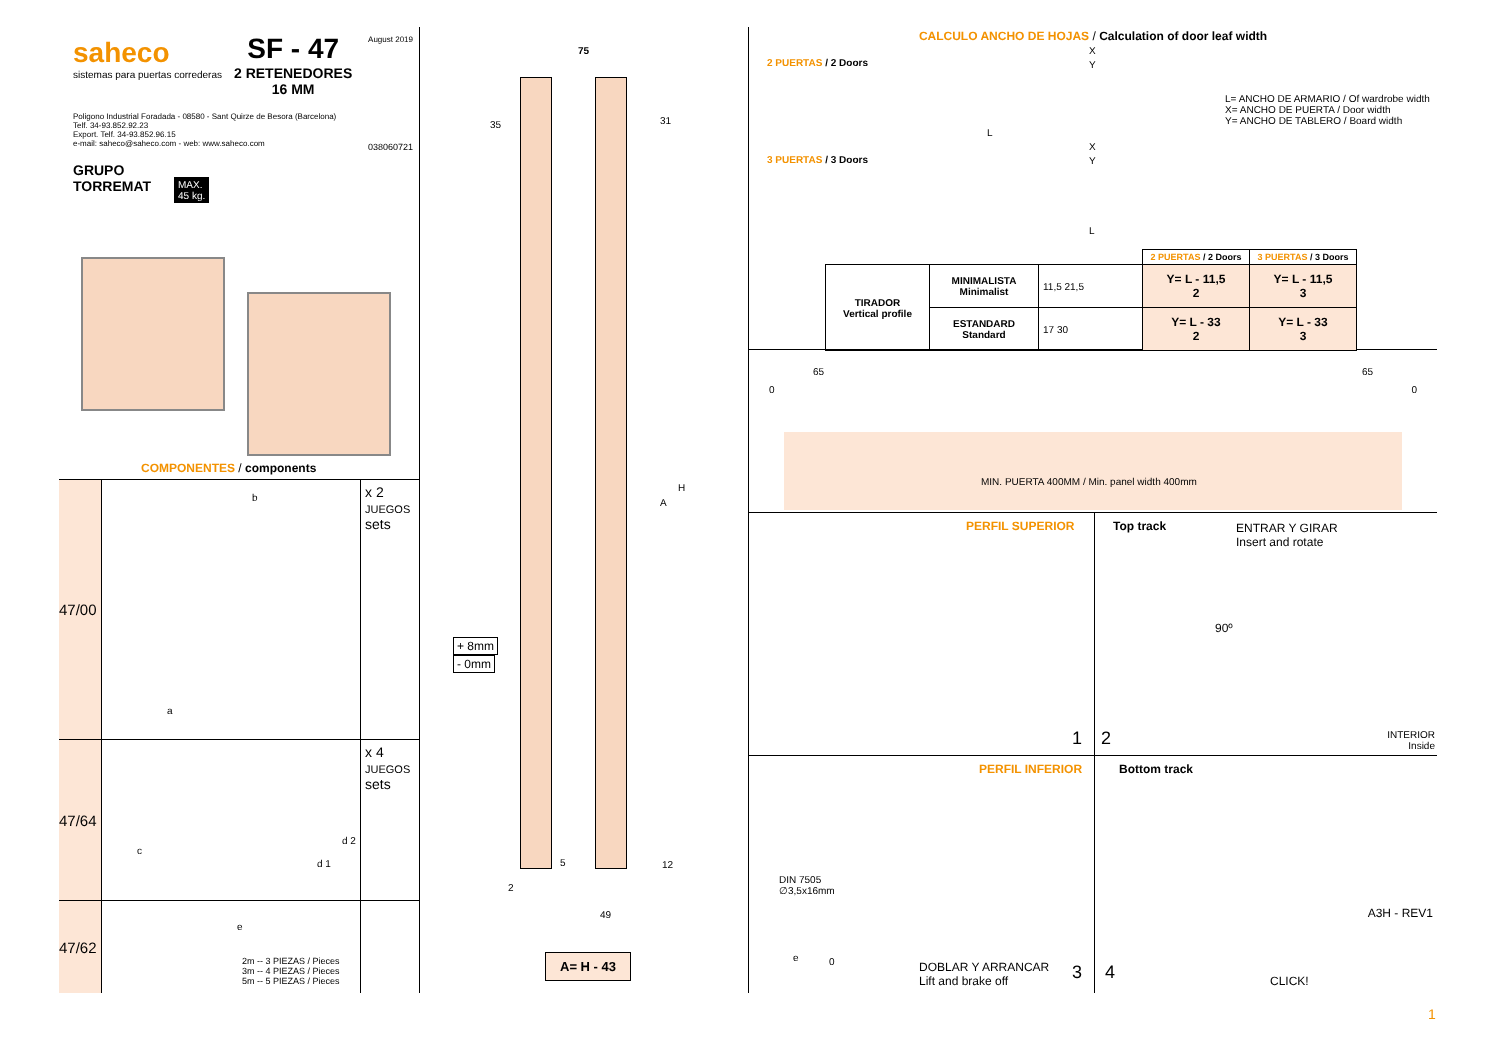saheco
sistemas para puertas correderas
SF - 47
2 RETENEDORES
16 MM
August 2019
Poligono Industrial Foradada - 08580 - Sant Quirze de Besora (Barcelona)
Telf. 34-93.852.92.23
Export. Telf. 34-93.852.96.15
e-mail: saheco@saheco.com - web: www.saheco.com
038060721
GRUPO
TORREMAT
MAX.
45 kg.
COMPONENTES / components
47/00
b
a
x 2
JUEGOS
sets
47/64
c
d 2
d 1
x 4
JUEGOS
sets
47/62
e
2m -- 3 PIEZAS / Pieces
3m -- 4 PIEZAS / Pieces
5m -- 5 PIEZAS / Pieces
75
35 31
A
H
+ 8mm
- 0mm
5 12
2
49
A= H - 43
CALCULO ANCHO DE HOJAS / Calculation of door leaf width
2 PUERTAS / 2 Doors
X
Y
L
L= ANCHO DE ARMARIO / Of wardrobe width
X= ANCHO DE PUERTA / Door width
Y= ANCHO DE TABLERO / Board width
3 PUERTAS / 3 Doors
X
Y
L
| | | | 2 PUERTAS / 2 Doors | 3 PUERTAS / 3 Doors |
| TIRADOR Vertical profile | MINIMALISTA Minimalist | 11,5 21,5 | Y= L - 11,5 2 | Y= L - 11,5 3 |
| | ESTANDARD Standard | 17 30 | Y= L - 33 2 | Y= L - 33 3 |
65 65
0 0
MIN. PUERTA 400MM / Min. panel width 400mm
PERFIL SUPERIOR
1
Top track
2
ENTRAR Y GIRAR
Insert and rotate
90º
INTERIOR
Inside
PERFIL INFERIOR
DIN 7505
∅3,5x16mm
e 0
DOBLAR Y ARRANCAR
Lift and brake off
3
Bottom track
4 CLICK!
A3H - REV1
1